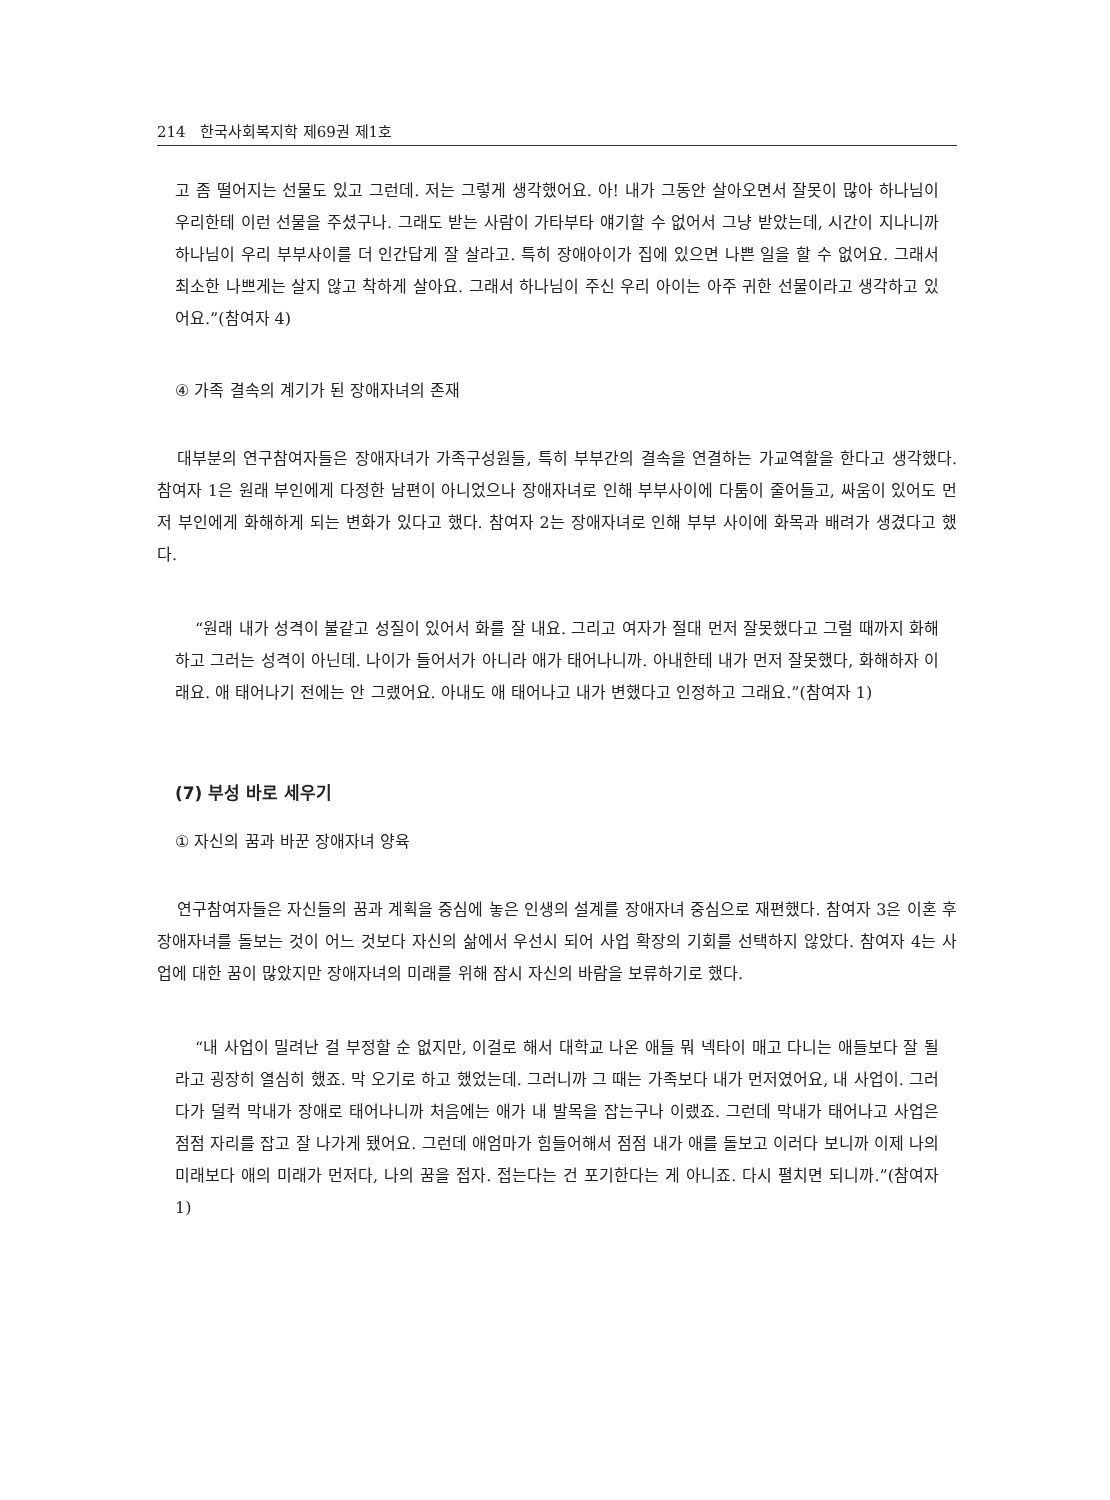214 한국사회복지학 제69권 제1호
고 좀 떨어지는 선물도 있고 그런데. 저는 그렇게 생각했어요. 아! 내가 그동안 살아오면서 잘못이 많아 하나님이 우리한테 이런 선물을 주셨구나. 그래도 받는 사람이 가타부타 얘기할 수 없어서 그냥 받았는데, 시간이 지나니까 하나님이 우리 부부사이를 더 인간답게 잘 살라고. 특히 장애아이가 집에 있으면 나쁜 일을 할 수 없어요. 그래서 최소한 나쁘게는 살지 않고 착하게 살아요. 그래서 하나님이 주신 우리 아이는 아주 귀한 선물이라고 생각하고 있어요.”(참여자 4)
④ 가족 결속의 계기가 된 장애자녀의 존재
대부분의 연구참여자들은 장애자녀가 가족구성원들, 특히 부부간의 결속을 연결하는 가교역할을 한다고 생각했다. 참여자 1은 원래 부인에게 다정한 남편이 아니었으나 장애자녀로 인해 부부사이에 다툼이 줄어들고, 싸움이 있어도 먼저 부인에게 화해하게 되는 변화가 있다고 했다. 참여자 2는 장애자녀로 인해 부부 사이에 화목과 배려가 생겼다고 했다.
“원래 내가 성격이 불같고 성질이 있어서 화를 잘 내요. 그리고 여자가 절대 먼저 잘못했다고 그럴 때까지 화해하고 그러는 성격이 아닌데. 나이가 들어서가 아니라 애가 태어나니까. 아내한테 내가 먼저 잘못했다, 화해하자 이래요. 애 태어나기 전에는 안 그랬어요. 아내도 애 태어나고 내가 변했다고 인정하고 그래요.”(참여자 1)
(7) 부성 바로 세우기
① 자신의 꿈과 바꾼 장애자녀 양육
연구참여자들은 자신들의 꿈과 계획을 중심에 놓은 인생의 설계를 장애자녀 중심으로 재편했다. 참여자 3은 이혼 후 장애자녀를 돌보는 것이 어느 것보다 자신의 삶에서 우선시 되어 사업 확장의 기회를 선택하지 않았다. 참여자 4는 사업에 대한 꿈이 많았지만 장애자녀의 미래를 위해 잠시 자신의 바람을 보류하기로 했다.
“내 사업이 밀려난 걸 부정할 순 없지만, 이걸로 해서 대학교 나온 애들 뭐 넥타이 매고 다니는 애들보다 잘 될라고 굉장히 열심히 했죠. 막 오기로 하고 했었는데. 그러니까 그 때는 가족보다 내가 먼저였어요, 내 사업이. 그러다가 덜컥 막내가 장애로 태어나니까 처음에는 애가 내 발목을 잡는구나 이랬죠. 그런데 막내가 태어나고 사업은 점점 자리를 잡고 잘 나가게 됐어요. 그런데 애엄마가 힘들어해서 점점 내가 애를 돌보고 이러다 보니까 이제 나의 미래보다 애의 미래가 먼저다, 나의 꿈을 접자. 접는다는 건 포기한다는 게 아니죠. 다시 펼치면 되니까.”(참여자 1)